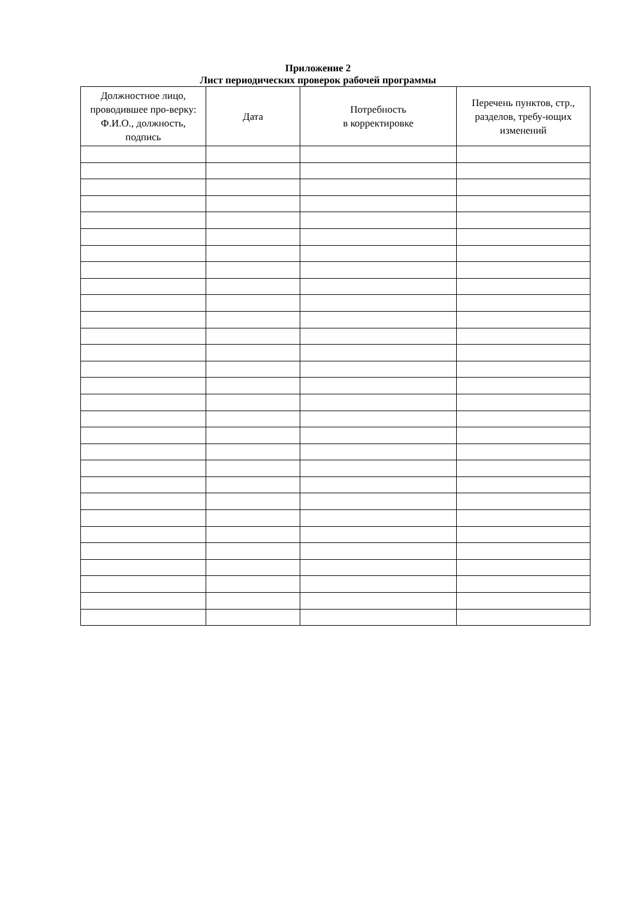Приложение 2
Лист периодических проверок рабочей программы
| Должностное лицо, проводившее про-верку: Ф.И.О., должность, подпись | Дата | Потребность в корректировке | Перечень пунктов, стр., разделов, требу-ющих изменений |
| --- | --- | --- | --- |